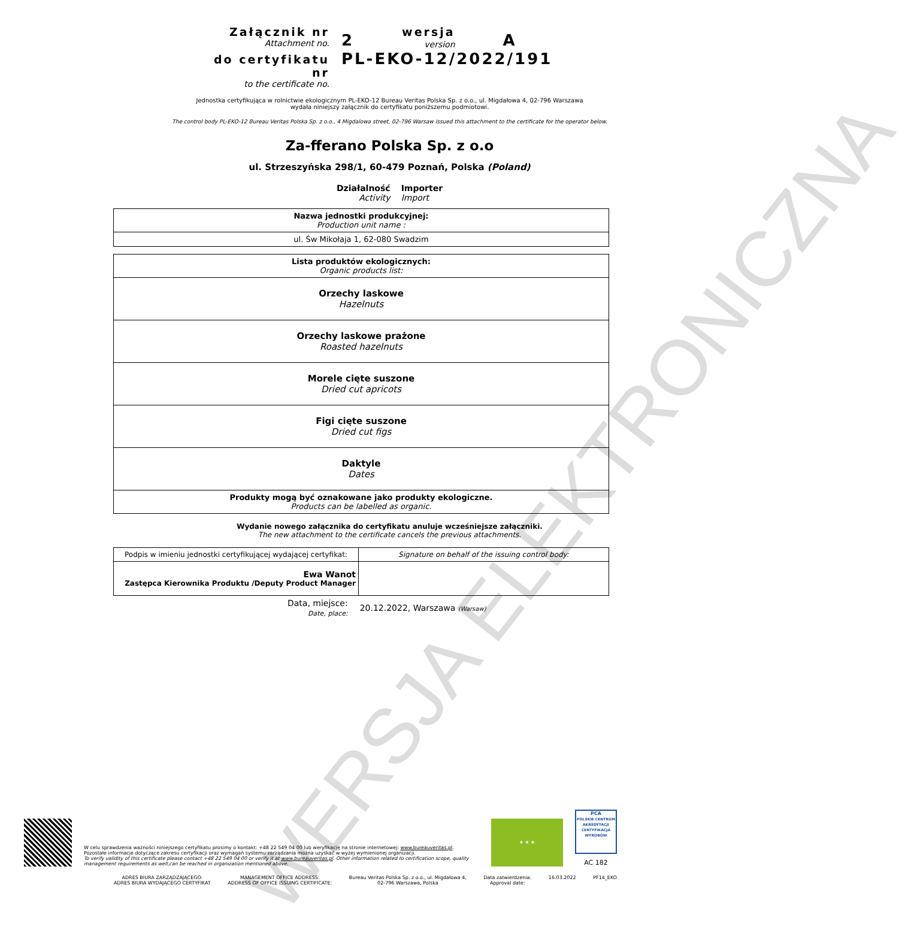WERSJA ELEKTRONICZNA
Załącznik nr
Attachment no.
do certyfikatu nr
to the certificate no.
2 wersja
version A
PL-EKO-12/2022/191
Jednostka certyfikująca w rolnictwie ekologicznym PL-EKO-12 Bureau Veritas Polska Sp. z o.o., ul. Migdałowa 4, 02-796 Warszawa
wydała niniejszy załącznik do certyfikatu poniższemu podmiotowi.
The control body PL-EKO-12 Bureau Veritas Polska Sp. z o.o., 4 Migdalowa street, 02-796 Warsaw issued this attachment to the certificate for the operator below.
Za-fferano Polska Sp. z o.o
ul. Strzeszyńska 298/1, 60-479 Poznań, Polska (Poland)
Działalność
Activity
Importer
Import
| Nazwa jednostki produkcyjnej: Production unit name : |
| ul. Św Mikołaja 1, 62-080 Swadzim |
| Lista produktów ekologicznych: Organic products list: |
| Orzechy laskowe Hazelnuts |
| Orzechy laskowe prażone Roasted hazelnuts |
| Morele cięte suszone Dried cut apricots |
| Figi cięte suszone Dried cut figs |
| Daktyle Dates |
| Produkty mogą być oznakowane jako produkty ekologiczne. Products can be labelled as organic. |
Wydanie nowego załącznika do certyfikatu anuluje wcześniejsze załączniki.
The new attachment to the certificate cancels the previous attachments.
| Podpis w imieniu jednostki certyfikującej wydającej certyfikat: | Signature on behalf of the issuing control body: |
| Ewa Wanot Zastępca Kierownika Produktu /Deputy Product Manager | |
Data, miejsce:
Date, place:
20.12.2022, Warszawa (Warsaw)
W celu sprawdzenia ważności niniejszego certyfikatu prosimy o kontakt: +48 22 549 04 00 lub weryfikację na stronie internetowej: www.bureauveritas.pl.
Pozostałe informacje dotyczące zakresu certyfikacji oraz wymagań systemu zarządzania można uzyskać w wyżej wymienionej organizacji.
To verify validity of this certificate please contact +48 22 549 04 00 or verify it at www.bureauveritas.pl. Other information related to certification scope, quality management requirements as well,can be reached in organization mentioned above.
★ ★ ★
PCA
POLSKIE CENTRUM AKREDYTACJI CERTYFIKACJA WYROBÓW
AC 182
ADRES BIURA ZARZĄDZAJĄCEGO:
ADRES BIURA WYDAJĄCEGO CERTYFIKAT
MANAGEMENT OFFICE ADDRESS:
ADDRESS OF OFFICE ISSUING CERTIFICATE:
Bureau Veritas Polska Sp. z o.o., ul. Migdałowa 4,
02-796 Warszawa, Polska
Data zatwierdzenia:
Approval date:
16.03.2022 PF14_EKO